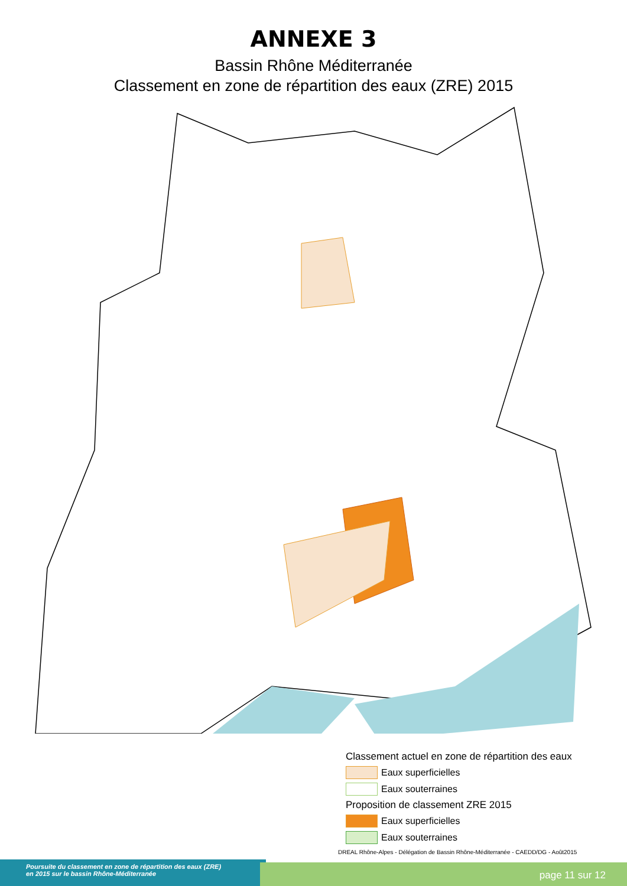ANNEXE 3
Bassin Rhône Méditerranée
Classement en zone de répartition des eaux (ZRE) 2015
Classement actuel en zone de répartition des eaux
Eaux superficielles
Eaux souterraines
Proposition de classement ZRE 2015
Eaux superficielles
Eaux souterraines
DREAL Rhône-Alpes - Délégation de Bassin Rhône-Méditerranée - CAEDD/DG - Août2015
Poursuite du classement en zone de répartition des eaux (ZRE)
en 2015 sur le bassin Rhône-Méditerranée
page 11 sur 12